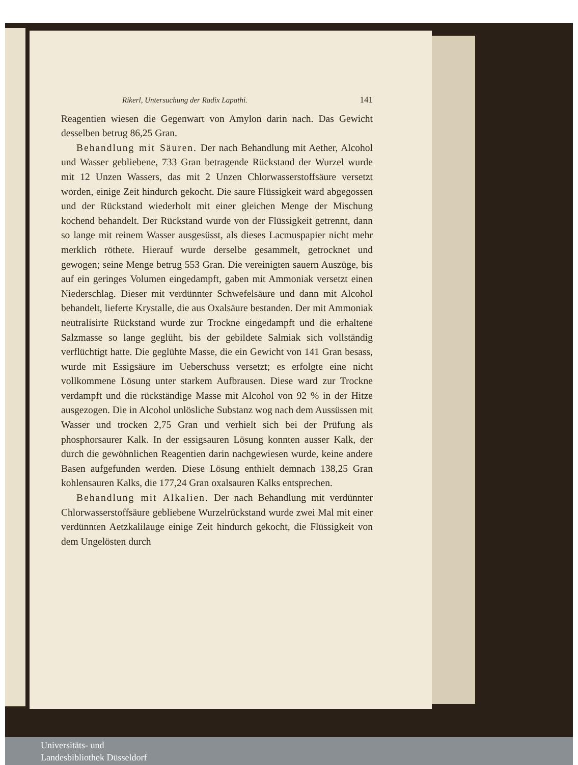Rikerl, Untersuchung der Radix Lapathi. 141
Reagentien wiesen die Gegenwart von Amylon darin nach. Das Gewicht desselben betrug 86,25 Gran.
Behandlung mit Säuren. Der nach Behandlung mit Aether, Alcohol und Wasser gebliebene, 733 Gran betragende Rückstand der Wurzel wurde mit 12 Unzen Wassers, das mit 2 Unzen Chlorwasserstoffsäure versetzt worden, einige Zeit hindurch gekocht. Die saure Flüssigkeit ward abgegossen und der Rückstand wiederholt mit einer gleichen Menge der Mischung kochend behandelt. Der Rückstand wurde von der Flüssigkeit getrennt, dann so lange mit reinem Wasser ausgesüsst, als dieses Lacmuspapier nicht mehr merklich röthete. Hierauf wurde derselbe gesammelt, getrocknet und gewogen; seine Menge betrug 553 Gran. Die vereinigten sauern Auszüge, bis auf ein geringes Volumen eingedampft, gaben mit Ammoniak versetzt einen Niederschlag. Dieser mit verdünnter Schwefelsäure und dann mit Alcohol behandelt, lieferte Krystalle, die aus Oxalsäure bestanden. Der mit Ammoniak neutralisirte Rückstand wurde zur Trockne eingedampft und die erhaltene Salzmasse so lange geglüht, bis der gebildete Salmiak sich vollständig verflüchtigt hatte. Die geglühte Masse, die ein Gewicht von 141 Gran besass, wurde mit Essigsäure im Ueberschuss versetzt; es erfolgte eine nicht vollkommene Lösung unter starkem Aufbrausen. Diese ward zur Trockne verdampft und die rückständige Masse mit Alcohol von 92 % in der Hitze ausgezogen. Die in Alcohol unlösliche Substanz wog nach dem Aussüssen mit Wasser und trocken 2,75 Gran und verhielt sich bei der Prüfung als phosphorsaurer Kalk. In der essigsauren Lösung konnten ausser Kalk, der durch die gewöhnlichen Reagentien darin nachgewiesen wurde, keine andere Basen aufgefunden werden. Diese Lösung enthielt demnach 138,25 Gran kohlensauren Kalks, die 177,24 Gran oxalsauren Kalks entsprechen.
Behandlung mit Alkalien. Der nach Behandlung mit verdünnter Chlorwasserstoffsäure gebliebene Wurzelrückstand wurde zwei Mal mit einer verdünnten Aetzkalilauge einige Zeit hindurch gekocht, die Flüssigkeit von dem Ungelösten durch
Universitäts- und
Landesbibliothek Düsseldorf